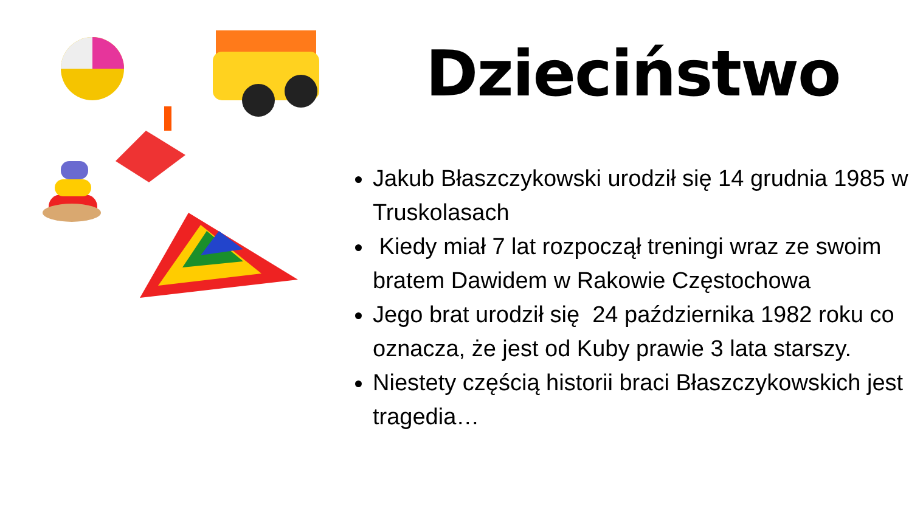Dzieciństwo
Jakub Błaszczykowski urodził się 14 grudnia 1985 w Truskolasach
Kiedy miał 7 lat rozpoczął treningi wraz ze swoim bratem Dawidem w Rakowie Częstochowa
Jego brat urodził się 24 października 1982 roku co oznacza, że jest od Kuby prawie 3 lata starszy.
Niestety częścią historii braci Błaszczykowskich jest tragedia…